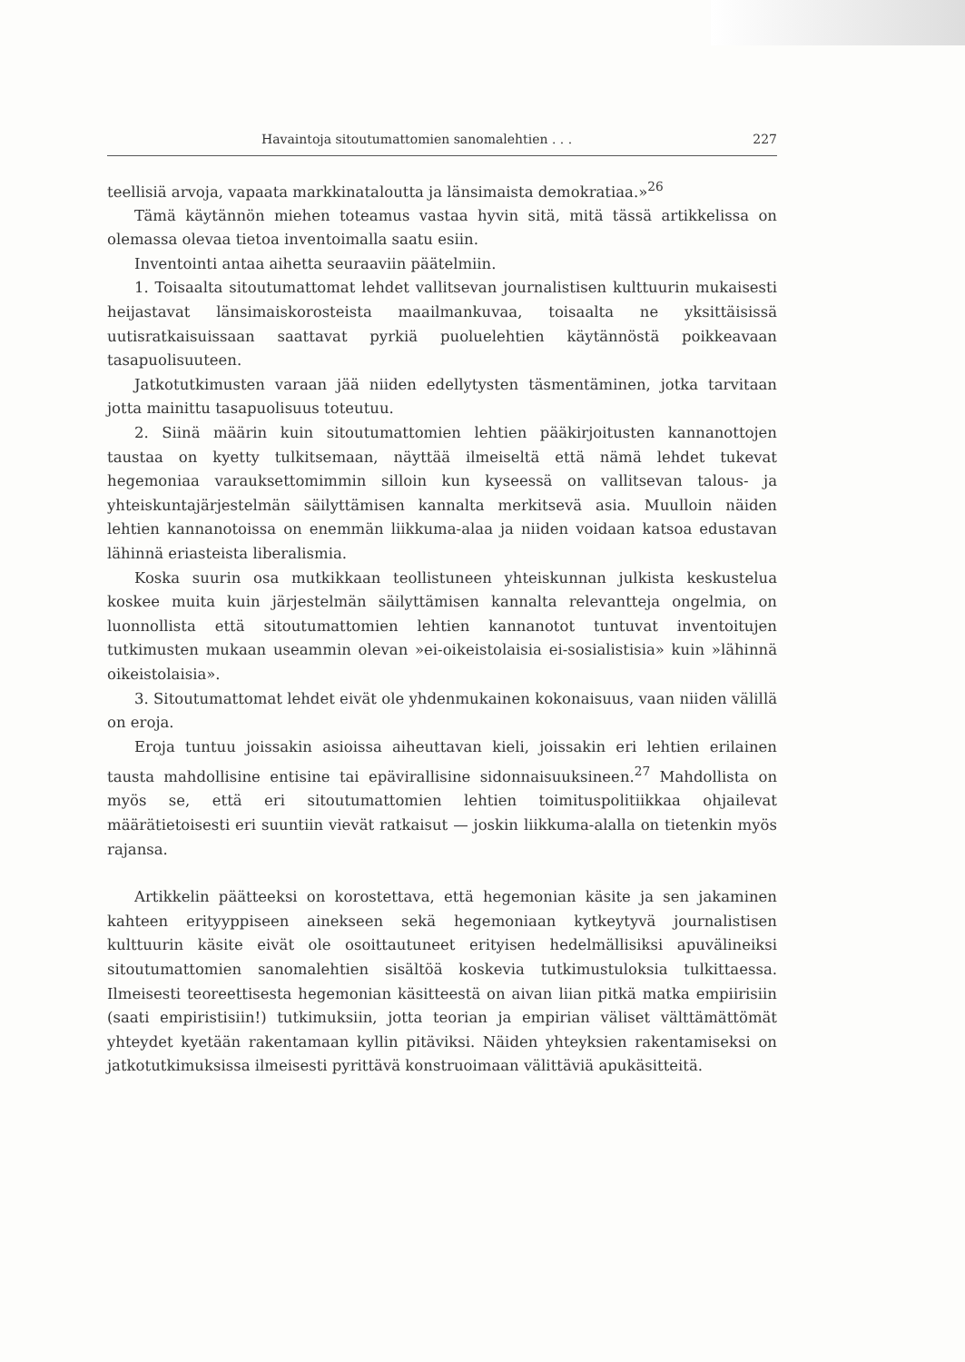Havaintoja sitoutumattomien sanomalehtien . . . 227
teellisiä arvoja, vapaata markkinataloutta ja länsimaista demokratiaa.»<sup>26</sup>
Tämä käytännön miehen toteamus vastaa hyvin sitä, mitä tässä artikkelissa on olemassa olevaa tietoa inventoimalla saatu esiin.
Inventointi antaa aihetta seuraaviin päätelmiin.
1. Toisaalta sitoutumattomat lehdet vallitsevan journalistisen kulttuurin mukaisesti heijastavat länsimaiskorosteista maailmankuvaa, toisaalta ne yksittäisissä uutisratkaisuissaan saattavat pyrkiä puoluelehtien käytännöstä poikkeavaan tasapuolisuuteen.
Jatkotutkimusten varaan jää niiden edellytysten täsmentäminen, jotka tarvitaan jotta mainittu tasapuolisuus toteutuu.
2. Siinä määrin kuin sitoutumattomien lehtien pääkirjoitusten kannanottojen taustaa on kyetty tulkitsemaan, näyttää ilmeiseltä että nämä lehdet tukevat hegemoniaa varauksettomimmin silloin kun kyseessä on vallitsevan talous- ja yhteiskuntajärjestelmän säilyttämisen kannalta merkitsevä asia. Muulloin näiden lehtien kannanotoissa on enemmän liikkuma-alaa ja niiden voidaan katsoa edustavan lähinnä eriasteista liberalismia.
Koska suurin osa mutkikkaan teollistuneen yhteiskunnan julkista keskustelua koskee muita kuin järjestelmän säilyttämisen kannalta relevantteja ongelmia, on luonnollista että sitoutumattomien lehtien kannanotot tuntuvat inventoitujen tutkimusten mukaan useammin olevan »ei-oikeistolaisia ei-sosialistisia» kuin »lähinnä oikeistolaisia».
3. Sitoutumattomat lehdet eivät ole yhdenmukainen kokonaisuus, vaan niiden välillä on eroja.
Eroja tuntuu joissakin asioissa aiheuttavan kieli, joissakin eri lehtien erilainen tausta mahdollisine entisine tai epävirallisine sidonnaisuuksineen.<sup>27</sup> Mahdollista on myös se, että eri sitoutumattomien lehtien toimituspolitiikkaa ohjailevat määrätietoisesti eri suuntiin vievät ratkaisut — joskin liikkuma-alalla on tietenkin myös rajansa.
Artikkelin päätteeksi on korostettava, että hegemonian käsite ja sen jakaminen kahteen erityyppiseen ainekseen sekä hegemoniaan kytkeytyvä journalistisen kulttuurin käsite eivät ole osoittautuneet erityisen hedelmällisiksi apuvälineiksi sitoutumattomien sanomalehtien sisältöä koskevia tutkimustuloksia tulkittaessa. Ilmeisesti teoreettisesta hegemonian käsitteestä on aivan liian pitkä matka empiirisiin (saati empiristisiin!) tutkimuksiin, jotta teorian ja empirian väliset välttämättömät yhteydet kyetään rakentamaan kyllin pitäviksi. Näiden yhteyksien rakentamiseksi on jatkotutkimuksissa ilmeisesti pyrittävä konstruoimaan välittäviä apukäsitteitä.